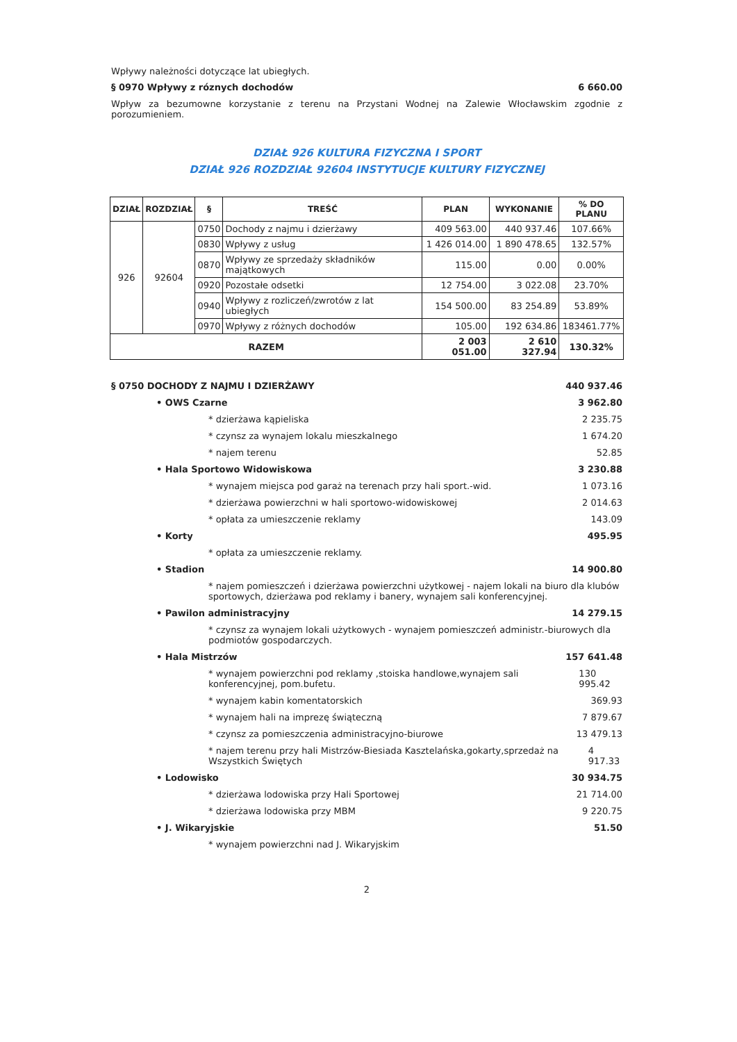Wpływy należności dotyczące lat ubiegłych.
§ 0970 Wpływy z róznych dochodów 6 660.00
Wpływ za bezumowne korzystanie z terenu na Przystani Wodnej na Zalewie Włocławskim zgodnie z porozumieniem.
DZIAŁ 926 KULTURA FIZYCZNA I SPORT
DZIAŁ 926 ROZDZIAŁ 92604 INSTYTUCJE KULTURY FIZYCZNEJ
| DZIAŁ | ROZDZIAŁ | § | TREŚĆ | PLAN | WYKONANIE | % DO PLANU |
| --- | --- | --- | --- | --- | --- | --- |
| 926 | 92604 | 0750 | Dochody z najmu i dzierżawy | 409 563.00 | 440 937.46 | 107.66% |
| | | 0830 | Wpływy z usług | 1 426 014.00 | 1 890 478.65 | 132.57% |
| | | 0870 | Wpływy ze sprzedaży składników majątkowych | 115.00 | 0.00 | 0.00% |
| | | 0920 | Pozostałe odsetki | 12 754.00 | 3 022.08 | 23.70% |
| | | 0940 | Wpływy z rozliczeń/zwrotów z lat ubiegłych | 154 500.00 | 83 254.89 | 53.89% |
| | | 0970 | Wpływy z różnych dochodów | 105.00 | 192 634.86 | 183461.77% |
| RAZEM | | | | 2 003 051.00 | 2 610 327.94 | 130.32% |
§ 0750 DOCHODY Z NAJMU I DZIERŻAWY 440 937.46
• OWS Czarne 3 962.80
* dzierżawa kąpieliska 2 235.75
* czynsz za wynajem lokalu mieszkalnego 1 674.20
* najem terenu 52.85
• Hala Sportowo Widowiskowa 3 230.88
* wynajem miejsca pod garaż na terenach przy hali sport.-wid. 1 073.16
* dzierżawa powierzchni w hali sportowo-widowiskowej 2 014.63
* opłata za umieszczenie reklamy 143.09
• Korty 495.95
* opłata za umieszczenie reklamy.
• Stadion 14 900.80
* najem pomieszczeń i dzierżawa powierzchni użytkowej - najem lokali na biuro dla klubów sportowych, dzierżawa pod reklamy i banery, wynajem sali konferencyjnej.
• Pawilon administracyjny 14 279.15
* czynsz za wynajem lokali użytkowych - wynajem pomieszczeń administr.-biurowych dla podmiotów gospodarczych.
• Hala Mistrzów 157 641.48
* wynajem powierzchni pod reklamy ,stoiska handlowe,wynajem sali konferencyjnej, pom.bufetu. 130 995.42
* wynajem kabin komentatorskich 369.93
* wynajem hali na imprezę świąteczną 7 879.67
* czynsz za pomieszczenia administracyjno-biurowe 13 479.13
* najem terenu przy hali Mistrzów-Biesiada Kasztelańska,gokarty,sprzedaż na Wszystkich Świętych 4 917.33
• Lodowisko 30 934.75
* dzierżawa lodowiska przy Hali Sportowej 21 714.00
* dzierżawa lodowiska przy MBM 9 220.75
• J. Wikaryjskie 51.50
* wynajem powierzchni nad J. Wikaryjskim
2